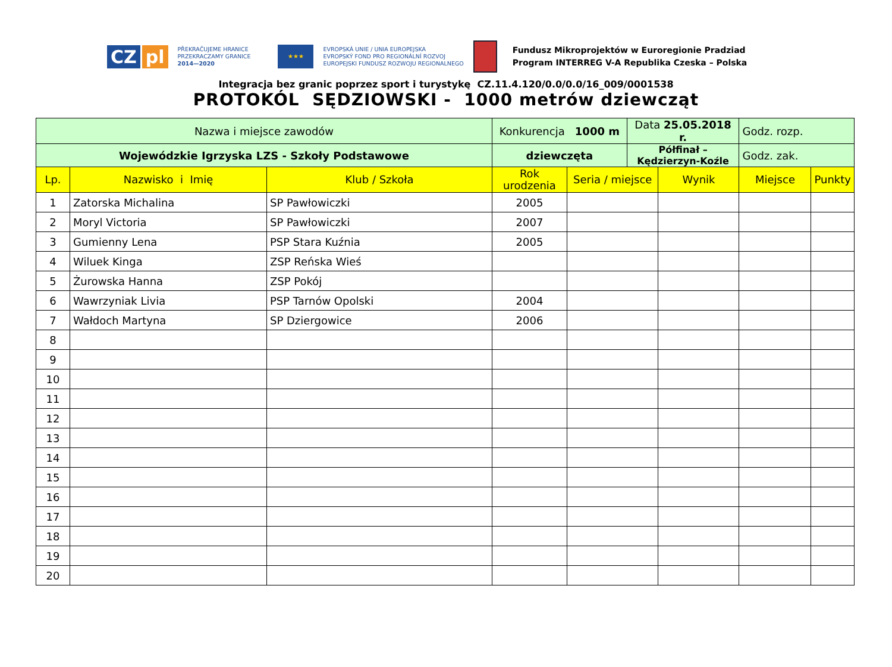CZ pl
PŘEKRAČUJEME HRANICE
PRZEKRACZAMY GRANICE
2014—2020
★★★
EVROPSKÁ UNIE / UNIA EUROPEJSKA
EVROPSKÝ FOND PRO REGIONÁLNÍ ROZVOJ
EUROPEJSKI FUNDUSZ ROZWOJU REGIONALNEGO
Fundusz Mikroprojektów w Euroregionie Pradziad
Program INTERREG V-A Republika Czeska – Polska
Integracja bez granic poprzez sport i turystykę CZ.11.4.120/0.0/0.0/16_009/0001538
PROTOKÓL SĘDZIOWSKI - 1000 metrów dziewcząt
| Nazwa i miejsce zawodów | | | Konkurencja 1000 m | | Data 25.05.2018 r. | | Godz. rozp. | |
| Wojewódzkie Igrzyska LZS - Szkoły Podstawowe | | | dziewczęta | | Półfinał – Kędzierzyn-Koźle | | Godz. zak. | |
| Lp. | Nazwisko i Imię | Klub / Szkoła | Rok urodzenia | Seria / miejsce | | Wynik | Miejsce | Punkty |
| 1 | Zatorska Michalina | SP Pawłowiczki | 2005 | | | | | |
| 2 | Moryl Victoria | SP Pawłowiczki | 2007 | | | | | |
| 3 | Gumienny Lena | PSP Stara Kuźnia | 2005 | | | | | |
| 4 | Wiluek Kinga | ZSP Reńska Wieś | | | | | | |
| 5 | Żurowska Hanna | ZSP Pokój | | | | | | |
| 6 | Wawrzyniak Livia | PSP Tarnów Opolski | 2004 | | | | | |
| 7 | Wałdoch Martyna | SP Dziergowice | 2006 | | | | | |
| 8 | | | | | | | | |
| 9 | | | | | | | | |
| 10 | | | | | | | | |
| 11 | | | | | | | | |
| 12 | | | | | | | | |
| 13 | | | | | | | | |
| 14 | | | | | | | | |
| 15 | | | | | | | | |
| 16 | | | | | | | | |
| 17 | | | | | | | | |
| 18 | | | | | | | | |
| 19 | | | | | | | | |
| 20 | | | | | | | | |